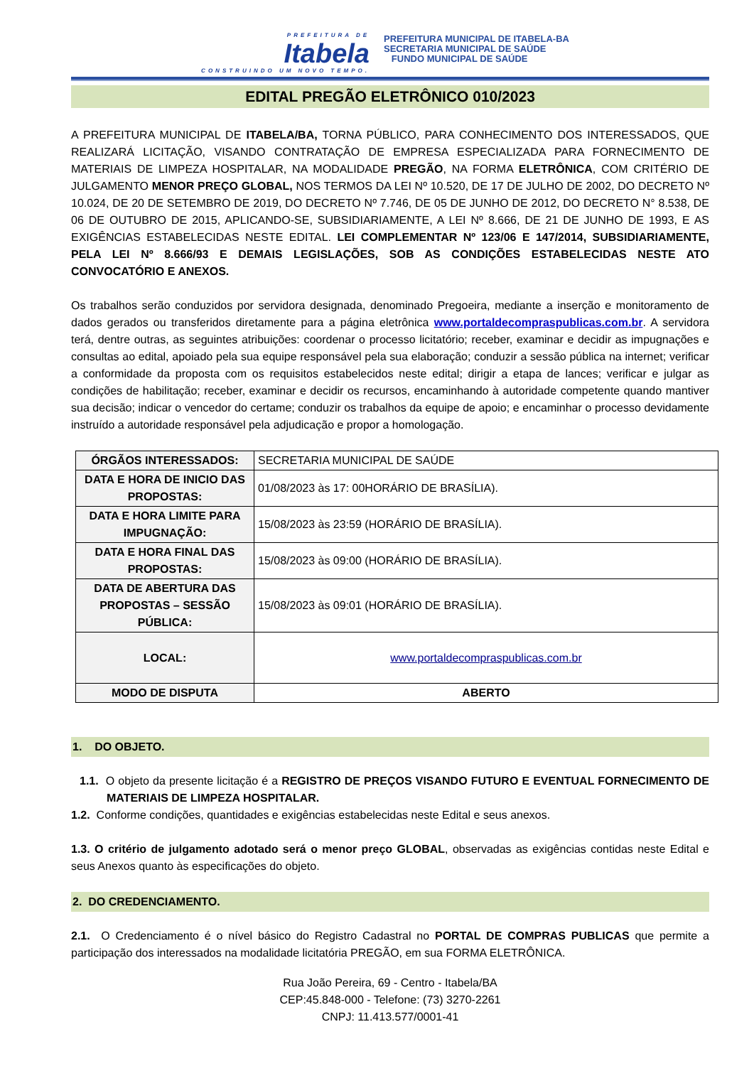PREFEITURA DE
Itabela
CONSTRUINDO UM NOVO TEMPO.
PREFEITURA MUNICIPAL DE ITABELA-BA
SECRETARIA MUNICIPAL DE SAÚDE
FUNDO MUNICIPAL DE SAÚDE
EDITAL PREGÃO ELETRÔNICO 010/2023
A PREFEITURA MUNICIPAL DE ITABELA/BA, TORNA PÚBLICO, PARA CONHECIMENTO DOS INTERESSADOS, QUE REALIZARÁ LICITAÇÃO, VISANDO CONTRATAÇÃO DE EMPRESA ESPECIALIZADA PARA FORNECIMENTO DE MATERIAIS DE LIMPEZA HOSPITALAR, NA MODALIDADE PREGÃO, NA FORMA ELETRÔNICA, COM CRITÉRIO DE JULGAMENTO MENOR PREÇO GLOBAL, NOS TERMOS DA LEI Nº 10.520, DE 17 DE JULHO DE 2002, DO DECRETO Nº 10.024, DE 20 DE SETEMBRO DE 2019, DO DECRETO Nº 7.746, DE 05 DE JUNHO DE 2012, DO DECRETO N° 8.538, DE 06 DE OUTUBRO DE 2015, APLICANDO-SE, SUBSIDIARIAMENTE, A LEI Nº 8.666, DE 21 DE JUNHO DE 1993, E AS EXIGÊNCIAS ESTABELECIDAS NESTE EDITAL. LEI COMPLEMENTAR Nº 123/06 E 147/2014, SUBSIDIARIAMENTE, PELA LEI Nº 8.666/93 E DEMAIS LEGISLAÇÕES, SOB AS CONDIÇÕES ESTABELECIDAS NESTE ATO CONVOCATÓRIO E ANEXOS.
Os trabalhos serão conduzidos por servidora designada, denominado Pregoeira, mediante a inserção e monitoramento de dados gerados ou transferidos diretamente para a página eletrônica www.portaldecompraspublicas.com.br. A servidora terá, dentre outras, as seguintes atribuições: coordenar o processo licitatório; receber, examinar e decidir as impugnações e consultas ao edital, apoiado pela sua equipe responsável pela sua elaboração; conduzir a sessão pública na internet; verificar a conformidade da proposta com os requisitos estabelecidos neste edital; dirigir a etapa de lances; verificar e julgar as condições de habilitação; receber, examinar e decidir os recursos, encaminhando à autoridade competente quando mantiver sua decisão; indicar o vencedor do certame; conduzir os trabalhos da equipe de apoio; e encaminhar o processo devidamente instruído a autoridade responsável pela adjudicação e propor a homologação.
| ÓRGÃOS INTERESSADOS: | SECRETARIA MUNICIPAL DE SAÚDE |
| DATA E HORA DE INICIO DAS PROPOSTAS: | 01/08/2023 às 17: 00HORÁRIO DE BRASÍLIA). |
| DATA E HORA LIMITE PARA IMPUGNAÇÃO: | 15/08/2023 às 23:59 (HORÁRIO DE BRASÍLIA). |
| DATA E HORA FINAL DAS PROPOSTAS: | 15/08/2023 às 09:00 (HORÁRIO DE BRASÍLIA). |
| DATA DE ABERTURA DAS PROPOSTAS – SESSÃO PÚBLICA: | 15/08/2023 às 09:01 (HORÁRIO DE BRASÍLIA). |
| LOCAL: | www.portaldecompraspublicas.com.br |
| MODO DE DISPUTA | ABERTO |
1. DO OBJETO.
1.1. O objeto da presente licitação é a REGISTRO DE PREÇOS VISANDO FUTURO E EVENTUAL FORNECIMENTO DE MATERIAIS DE LIMPEZA HOSPITALAR.
1.2. Conforme condições, quantidades e exigências estabelecidas neste Edital e seus anexos.
1.3. O critério de julgamento adotado será o menor preço GLOBAL, observadas as exigências contidas neste Edital e seus Anexos quanto às especificações do objeto.
2. DO CREDENCIAMENTO.
2.1. O Credenciamento é o nível básico do Registro Cadastral no PORTAL DE COMPRAS PUBLICAS que permite a participação dos interessados na modalidade licitatória PREGÃO, em sua FORMA ELETRÔNICA.
Rua João Pereira, 69 - Centro - Itabela/BA
CEP:45.848-000 - Telefone: (73) 3270-2261
CNPJ: 11.413.577/0001-41